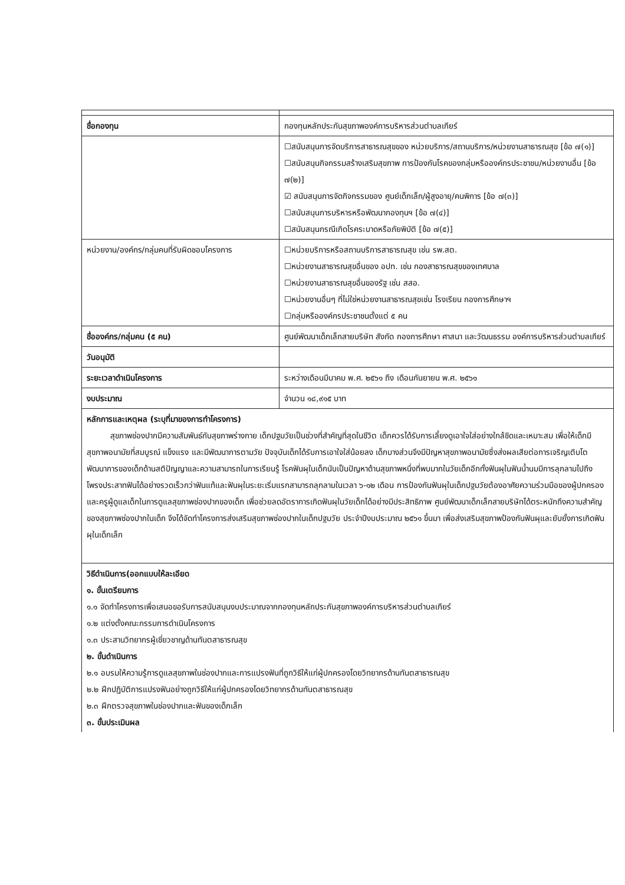| ชื่อกองทุน | กองทุนหลักประกันสุขภาพองค์การบริหารส่วนตำบลเกียร์ |
| | ☐สนับสนุนการจัดบริการสาธารณสุขของ หน่วยบริการ/สถานบริการ/หน่วยงานสาธารณสุข [ข้อ ๗(๑)] ☐สนับสนุนกิจกรรมสร้างเสริมสุขภาพ การป้องกันโรคของกลุ่มหรือองค์กรประชาชน/หน่วยงานอื่น [ข้อ ๗(๒)] ☑ สนับสนุนการจัดกิจกรรมของ ศูนย์เด็กเล็ก/ผู้สูงอายุ/คนพิการ [ข้อ ๗(๓)] ☐สนับสนุนการบริหารหรือพัฒนากองทุนฯ [ข้อ ๗(๔)] ☐สนับสนุนกรณีเกิดโรคระบาดหรือภัยพิบัติ [ข้อ ๗(๕)] |
| หน่วยงาน/องค์กร/กลุ่มคนที่รับผิดชอบโครงการ | ☐หน่วยบริการหรือสถานบริการสาธารณสุข เช่น รพ.สต. ☐หน่วยงานสาธารณสุขอื่นของ อปท. เช่น กองสาธารณสุขของเทศบาล ☐หน่วยงานสาธารณสุขอื่นของรัฐ เช่น สสอ. ☐หน่วยงานอื่นๆ ที่ไม่ใช่หน่วยงานสาธารณสุขเช่น โรงเรียน กองการศึกษาฯ ☐กลุ่มหรือองค์กรประชาชนตั้งแต่ ๕ คน |
| ชื่อองค์กร/กลุ่มคน (๕ คน) | ศูนย์พัฒนาเด็กเล็กสายบริษัท สังกัด กองการศึกษา ศาสนา และวัฒนธรรม องค์การบริหารส่วนตำบลเกียร์ |
| วันอนุมัติ | |
| ระยะเวลาดำเนินโครงการ | ระหว่างเดือนมีนาคม พ.ศ. ๒๕๖๑ ถึง เดือนกันยายน พ.ศ. ๒๕๖๑ |
| งบประมาณ | จำนวน ๑๘,๙๑๕ บาท |
| หลักการและเหตุผล (ระบุที่มาของการทำโครงการ) สุขภาพช่องปากมีความสัมพันธ์กับสุขภาพร่างกาย เด็กปฐมวัยเป็นช่วงที่สำคัญที่สุดในชีวิต เด็กควรได้รับการเลี้ยงดูเอาใจใส่อย่างใกล้ชิดและเหมาะสม เพื่อให้เด็กมีสุขภาพอนามัยที่สมบูรณ์ แข็งแรง และมีพัฒนาการตามวัย ปัจจุบันเด็กได้รับการเอาใจใส่น้อยลง เด็กบางส่วนจึงมีปัญหาสุขภาพอนามัยซึ่งส่งผลเสียต่อการเจริญเติบโต พัฒนาการของเด็กด้านสติปัญญาและความสามารถในการเรียนรู้ โรคฟันผุในเด็กนับเป็นปัญหาด้านสุขภาพหนึ่งที่พบมากในวัยเด็กอีกทั้งฟันผุในฟันน้ำนมมีการลุกลามไปถึงโพรงประสาทฟันได้อย่างรวดเร็วกว่าฟันแท้และฟันผุในระยะเริ่มแรกสามารถลุกลามในเวลา ๖-๑๒ เดือน การป้องกันฟันผุในเด็กปฐมวัยต้องอาศัยความร่วมมือของผู้ปกครองและครูผู้ดูแลเด็กในการดูแลสุขภาพช่องปากของเด็ก เพื่อช่วยลดอัตราการเกิดฟันผุในวัยเด็กได้อย่างมีประสิทธิภาพ ศูนย์พัฒนาเด็กเล็กสายบริษัทได้ตระหนักถึงความสำคัญของสุขภาพช่องปากในเด็ก จึงได้จัดทำโครงการส่งเสริมสุขภาพช่องปากในเด็กปฐมวัย ประจำปีงบประมาณ ๒๕๖๑ ขึ้นมา เพื่อส่งเสริมสุขภาพป้องกันฟันผุและยับยั้งการเกิดฟันผุในเด็กเล็ก | |
| วิธีดำเนินการ(ออกแบบให้ละเอียด ๑. ขั้นเตรียมการ ๑.๑ จัดทำโครงการเพื่อเสนอขอรับการสนับสนุนงบประมาณจากกองทุนหลักประกันสุขภาพองค์การบริหารส่วนตำบลเกียร์ ๑.๒ แต่งตั้งคณะกรรมการดำเนินโครงการ ๑.๓ ประสานวิทยากรผู้เชี่ยวชาญด้านทันตสาธารณสุข ๒. ขั้นดำเนินการ ๒.๑ อบรมให้ความรู้การดูแลสุขภาพในช่องปากและการแปรงฟันที่ถูกวิธีให้แก่ผู้ปกครองโดยวิทยากรด้านทันตสาธารณสุข ๒.๒ ฝึกปฏิบัติการแปรงฟันอย่างถูกวิธีให้แก่ผู้ปกครองโดยวิทยากรด้านทันตสาธารณสุข ๒.๓ ฝึกตรวจสุขภาพในช่องปากและฟันของเด็กเล็ก ๓. ขั้นประเมินผล | |